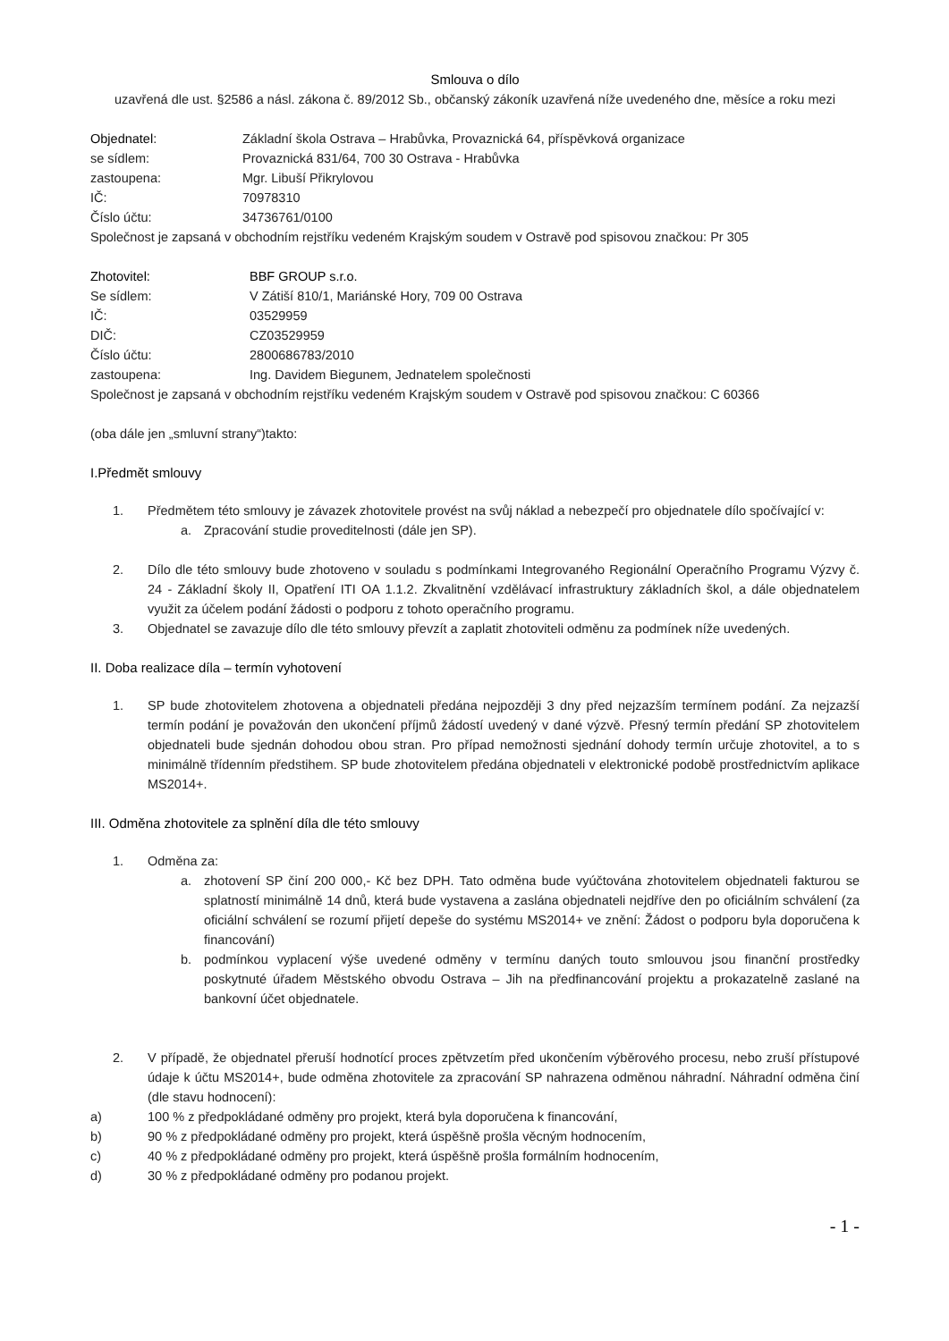Smlouva o dílo
uzavřená dle ust. §2586 a násl. zákona č. 89/2012 Sb., občanský zákoník uzavřená níže uvedeného dne, měsíce a roku mezi
Objednatel: Základní škola Ostrava – Hrabůvka, Provaznická 64, příspěvková organizace
se sídlem: Provaznická 831/64, 700 30 Ostrava - Hrabůvka
zastoupena: Mgr. Libuší Přikrylovou
IČ: 70978310
Číslo účtu: 34736761/0100
Společnost je zapsaná v obchodním rejstříku vedeném Krajským soudem v Ostravě pod spisovou značkou: Pr 305
Zhotovitel: BBF GROUP s.r.o.
Se sídlem: V Zátiší 810/1, Mariánské Hory, 709 00 Ostrava
IČ: 03529959
DIČ: CZ03529959
Číslo účtu: 2800686783/2010
zastoupena: Ing. Davidem Biegunem, Jednatelem společnosti
Společnost je zapsaná v obchodním rejstříku vedeném Krajským soudem v Ostravě pod spisovou značkou: C 60366
(oba dále jen „smluvní strany“)takto:
I.Předmět smlouvy
1. Předmětem této smlouvy je závazek zhotovitele provést na svůj náklad a nebezpečí pro objednatele dílo spočívající v:
a. Zpracování studie proveditelnosti (dále jen SP).
2. Dílo dle této smlouvy bude zhotoveno v souladu s podmínkami Integrovaného Regionální Operačního Programu Výzvy č. 24 - Základní školy II, Opatření ITI OA 1.1.2. Zkvalitnění vzdělávací infrastruktury základních škol, a dále objednatelem využit za účelem podání žádosti o podporu z tohoto operačního programu.
3. Objednatel se zavazuje dílo dle této smlouvy převzít a zaplatit zhotoviteli odměnu za podmínek níže uvedených.
II. Doba realizace díla – termín vyhotovení
1. SP bude zhotovitelem zhotovena a objednateli předána nejpozději 3 dny před nejzazším termínem podání. Za nejzazší termín podání je považován den ukončení příjmů žádostí uvedený v dané výzvě. Přesný termín předání SP zhotovitelem objednateli bude sjednán dohodou obou stran. Pro případ nemožnosti sjednání dohody termín určuje zhotovitel, a to s minimálně třídenním předstihem. SP bude zhotovitelem předána objednateli v elektronické podobě prostřednictvím aplikace MS2014+.
III. Odměna zhotovitele za splnění díla dle této smlouvy
1. Odměna za:
a. zhotovení SP činí 200 000,- Kč bez DPH. Tato odměna bude vyúčtována zhotovitelem objednateli fakturou se splatností minimálně 14 dnů, která bude vystavena a zaslána objednateli nejdříve den po oficiálním schválení (za oficiální schválení se rozumí přijetí depeše do systému MS2014+ ve znění: Žádost o podporu byla doporučena k financování)
b. podmínkou vyplacení výše uvedené odměny v termínu daných touto smlouvou jsou finanční prostředky poskytnuté úřadem Městského obvodu Ostrava – Jih na předfinancování projektu a prokazatelně zaslané na bankovní účet objednatele.
2. V případě, že objednatel přeruší hodnotící proces zpětvzetím před ukončením výběrového procesu, nebo zruší přístupové údaje k účtu MS2014+, bude odměna zhotovitele za zpracování SP nahrazena odměnou náhradní. Náhradní odměna činí (dle stavu hodnocení):
a) 100 % z předpokládané odměny pro projekt, která byla doporučena k financování,
b) 90 % z předpokládané odměny pro projekt, která úspěšně prošla věcným hodnocením,
c) 40 % z předpokládané odměny pro projekt, která úspěšně prošla formálním hodnocením,
d) 30 % z předpokládané odměny pro podanou projekt.
- 1 -